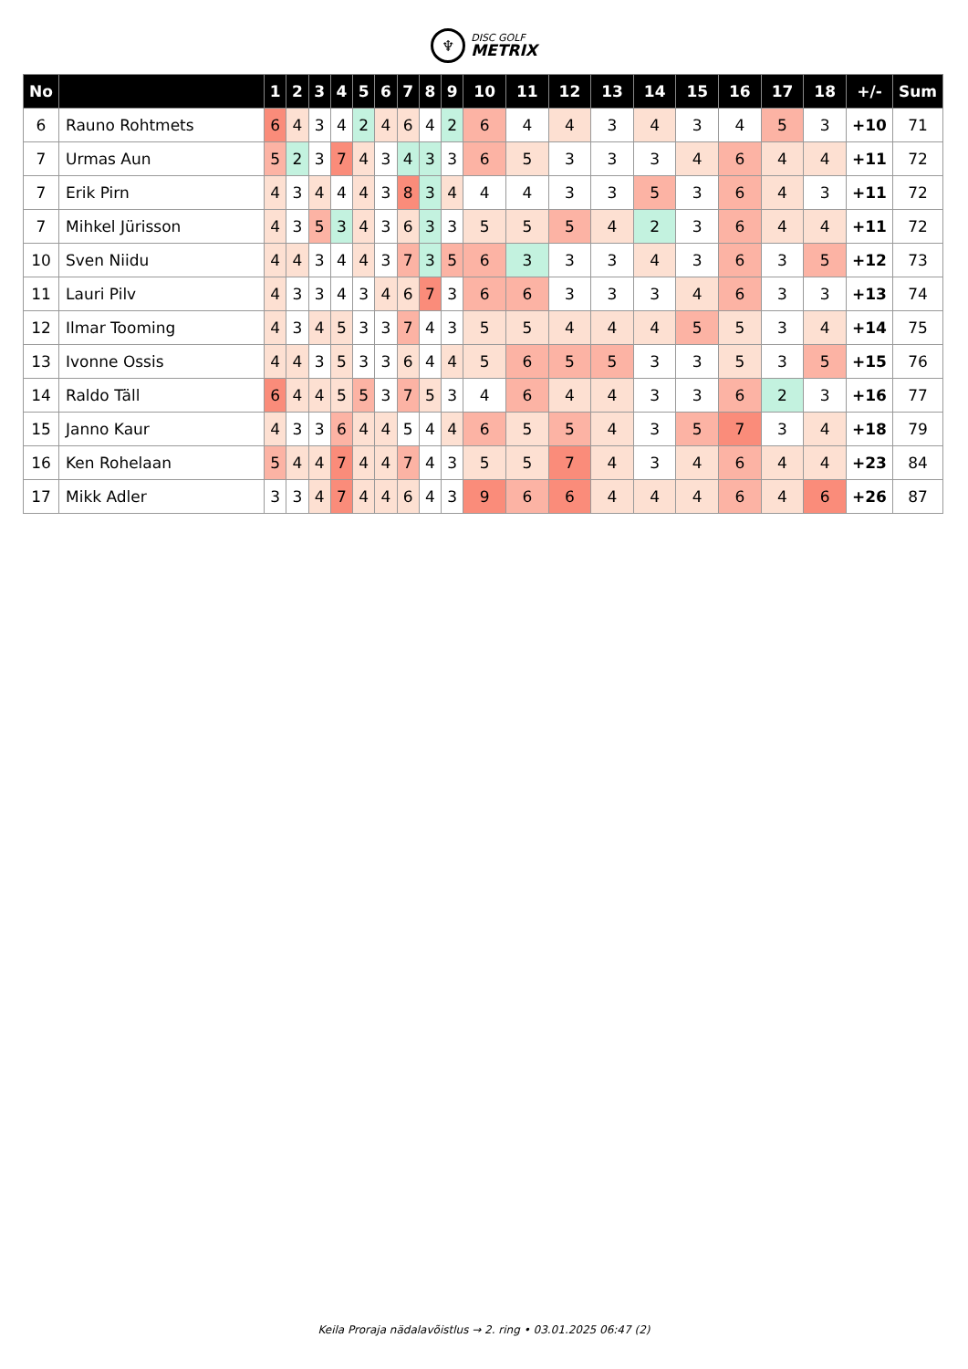♆
DISC GOLF
METRIX
| No | | 1 | 2 | 3 | 4 | 5 | 6 | 7 | 8 | 9 | 10 | 11 | 12 | 13 | 14 | 15 | 16 | 17 | 18 | +/- | Sum |
| --- | --- | --- | --- | --- | --- | --- | --- | --- | --- | --- | --- | --- | --- | --- | --- | --- | --- | --- | --- | --- | --- |
| 6 | Rauno Rohtmets | 6 | 4 | 3 | 4 | 2 | 4 | 6 | 4 | 2 | 6 | 4 | 4 | 3 | 4 | 3 | 4 | 5 | 3 | +10 | 71 |
| 7 | Urmas Aun | 5 | 2 | 3 | 7 | 4 | 3 | 4 | 3 | 3 | 6 | 5 | 3 | 3 | 3 | 4 | 6 | 4 | 4 | +11 | 72 |
| 7 | Erik Pirn | 4 | 3 | 4 | 4 | 4 | 3 | 8 | 3 | 4 | 4 | 4 | 3 | 3 | 5 | 3 | 6 | 4 | 3 | +11 | 72 |
| 7 | Mihkel Jürisson | 4 | 3 | 5 | 3 | 4 | 3 | 6 | 3 | 3 | 5 | 5 | 5 | 4 | 2 | 3 | 6 | 4 | 4 | +11 | 72 |
| 10 | Sven Niidu | 4 | 4 | 3 | 4 | 4 | 3 | 7 | 3 | 5 | 6 | 3 | 3 | 3 | 4 | 3 | 6 | 3 | 5 | +12 | 73 |
| 11 | Lauri Pilv | 4 | 3 | 3 | 4 | 3 | 4 | 6 | 7 | 3 | 6 | 6 | 3 | 3 | 3 | 4 | 6 | 3 | 3 | +13 | 74 |
| 12 | Ilmar Tooming | 4 | 3 | 4 | 5 | 3 | 3 | 7 | 4 | 3 | 5 | 5 | 4 | 4 | 4 | 5 | 5 | 3 | 4 | +14 | 75 |
| 13 | Ivonne Ossis | 4 | 4 | 3 | 5 | 3 | 3 | 6 | 4 | 4 | 5 | 6 | 5 | 5 | 3 | 3 | 5 | 3 | 5 | +15 | 76 |
| 14 | Raldo Täll | 6 | 4 | 4 | 5 | 5 | 3 | 7 | 5 | 3 | 4 | 6 | 4 | 4 | 3 | 3 | 6 | 2 | 3 | +16 | 77 |
| 15 | Janno Kaur | 4 | 3 | 3 | 6 | 4 | 4 | 5 | 4 | 4 | 6 | 5 | 5 | 4 | 3 | 5 | 7 | 3 | 4 | +18 | 79 |
| 16 | Ken Rohelaan | 5 | 4 | 4 | 7 | 4 | 4 | 7 | 4 | 3 | 5 | 5 | 7 | 4 | 3 | 4 | 6 | 4 | 4 | +23 | 84 |
| 17 | Mikk Adler | 3 | 3 | 4 | 7 | 4 | 4 | 6 | 4 | 3 | 9 | 6 | 6 | 4 | 4 | 4 | 6 | 4 | 6 | +26 | 87 |
Keila Proraja nädalavõistlus → 2. ring • 03.01.2025 06:47 (2)